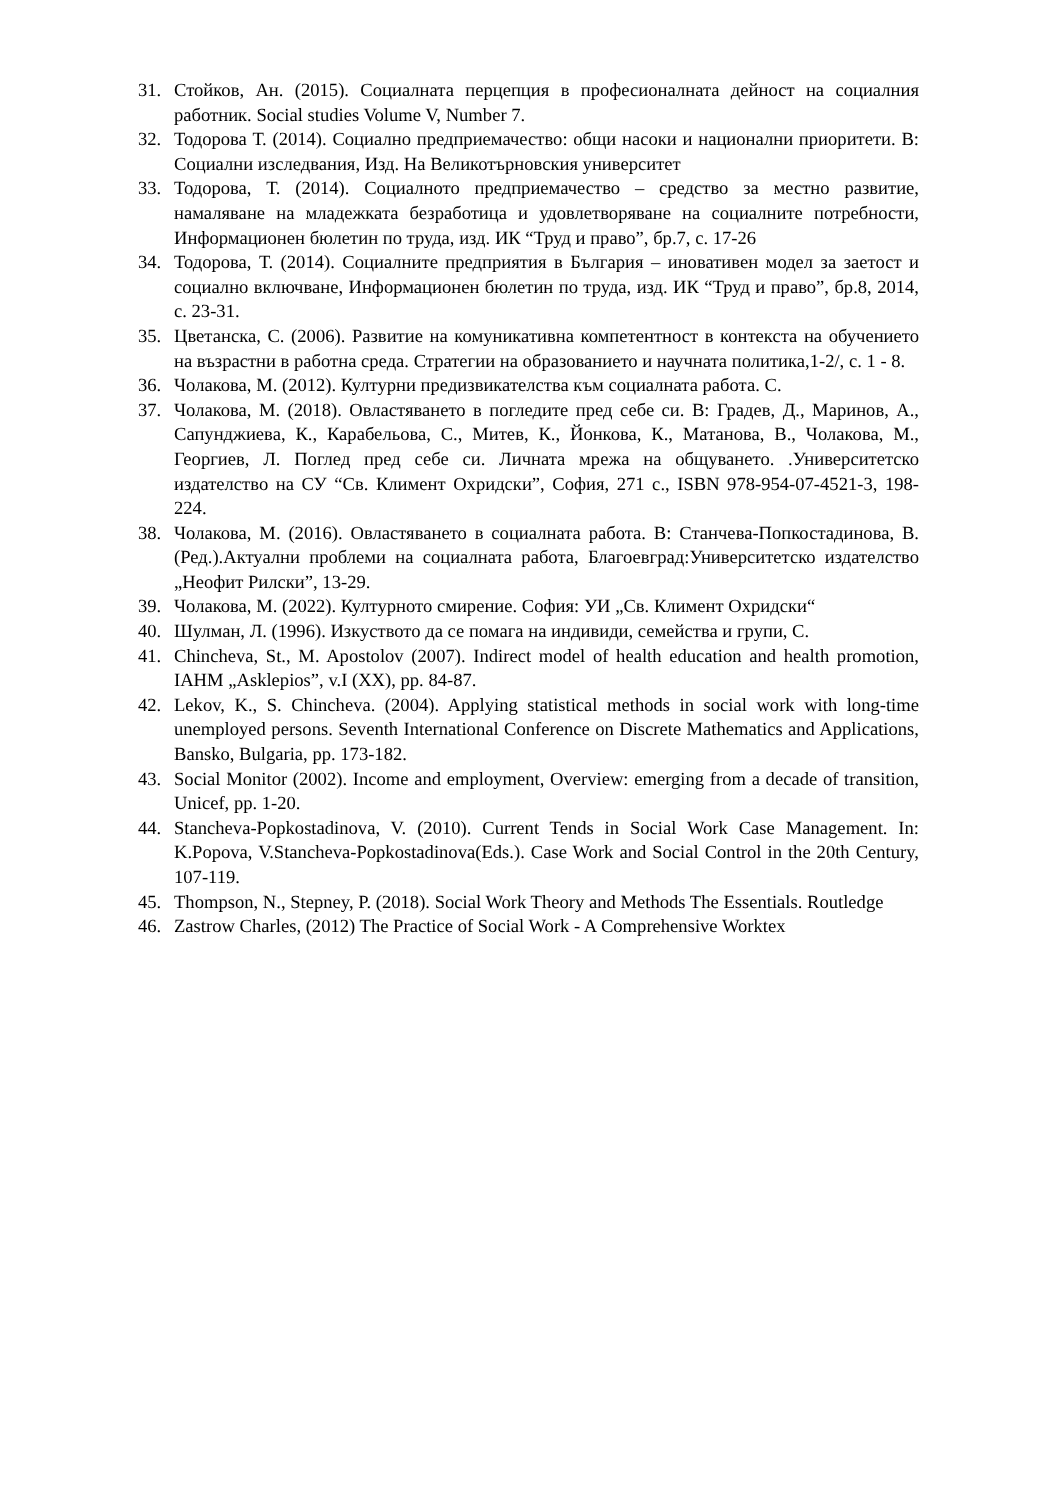31. Стойков, Ан. (2015). Социалната перцепция в професионалната дейност на социалния работник. Social studies Volume V, Number 7.
32. Тодорова Т. (2014). Социално предприемачество: общи насоки и национални приоритети. В: Социални изследвания, Изд. На Великотърновския университет
33. Тодорова, Т. (2014). Социалното предприемачество – средство за местно развитие, намаляване на младежката безработица и удовлетворяване на социалните потребности, Информационен бюлетин по труда, изд. ИК “Труд и право”, бр.7, с. 17-26
34. Тодорова, Т. (2014). Социалните предприятия в България – иновативен модел за заетост и социално включване, Информационен бюлетин по труда, изд. ИК “Труд и право”, бр.8, 2014, с. 23-31.
35. Цветанска, С. (2006). Развитие на комуникативна компетентност в контекста на обучението на възрастни в работна среда. Стратегии на образованието и научната политика,1-2/, с. 1 - 8.
36. Чолакова, М. (2012). Културни предизвикателства към социалната работа. С.
37. Чолакова, М. (2018). Овластяването в погледите пред себе си. В: Градев, Д., Маринов, А., Сапунджиева, К., Карабельова, С., Митев, К., Йонкова, К., Матанова, В., Чолакова, М., Георгиев, Л. Поглед пред себе си. Личната мрежа на общуването. .Университетско издателство на СУ “Св. Климент Охридски”, София, 271 с., ISBN 978-954-07-4521-3, 198-224.
38. Чолакова, М. (2016). Овластяването в социалната работа. В: Станчева-Попкостадинова, В. (Ред.).Актуални проблеми на социалната работа, Благоевград:Университетско издателство „Неофит Рилски”, 13-29.
39. Чолакова, М. (2022). Културното смирение. София: УИ „Св. Климент Охридски“
40. Шулман, Л. (1996). Изкуството да се помага на индивиди, семейства и групи, С.
41. Chincheva, St., M. Apostolov (2007). Indirect model of health education and health promotion, IAHM „Asklepios”, v.I (XX), pp. 84-87.
42. Lekov, K., S. Chincheva. (2004). Applying statistical methods in social work with long-time unemployed persons. Seventh International Conference on Discrete Mathematics and Applications, Bansko, Bulgaria, pp. 173-182.
43. Social Monitor (2002). Income and employment, Overview: emerging from a decade of transition, Unicef, pp. 1-20.
44. Stancheva-Popkostadinova, V. (2010). Current Tends in Social Work Case Management. In: K.Popova, V.Stancheva-Popkostadinova(Eds.). Case Work and Social Control in the 20th Century, 107-119.
45. Thompson, N., Stepney, P. (2018). Social Work Theory and Methods The Essentials. Routledge
46. Zastrow Charles, (2012) The Practice of Social Work - A Comprehensive Worktex